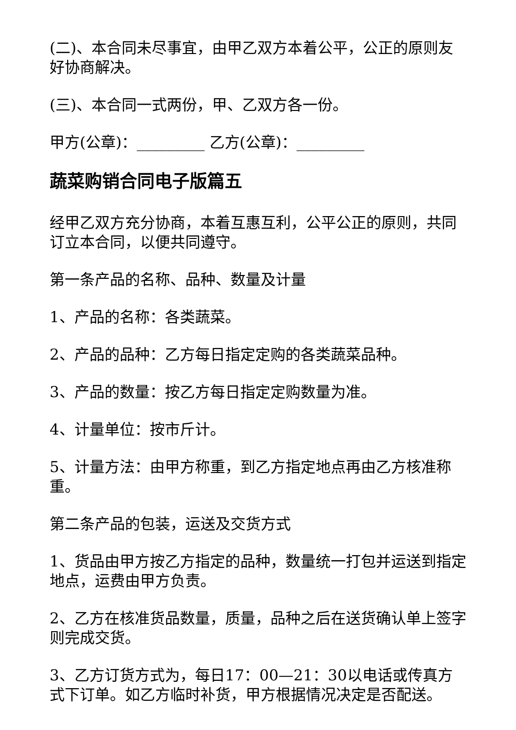(二)、本合同未尽事宜，由甲乙双方本着公平，公正的原则友好协商解决。
(三)、本合同一式两份，甲、乙双方各一份。
甲方(公章)：_________ 乙方(公章)：_________
蔬菜购销合同电子版篇五
经甲乙双方充分协商，本着互惠互利，公平公正的原则，共同订立本合同，以便共同遵守。
第一条产品的名称、品种、数量及计量
1、产品的名称：各类蔬菜。
2、产品的品种：乙方每日指定定购的各类蔬菜品种。
3、产品的数量：按乙方每日指定定购数量为准。
4、计量单位：按市斤计。
5、计量方法：由甲方称重，到乙方指定地点再由乙方核准称重。
第二条产品的包装，运送及交货方式
1、货品由甲方按乙方指定的品种，数量统一打包并运送到指定地点，运费由甲方负责。
2、乙方在核准货品数量，质量，品种之后在送货确认单上签字则完成交货。
3、乙方订货方式为，每日17：00—21：30以电话或传真方式下订单。如乙方临时补货，甲方根据情况决定是否配送。